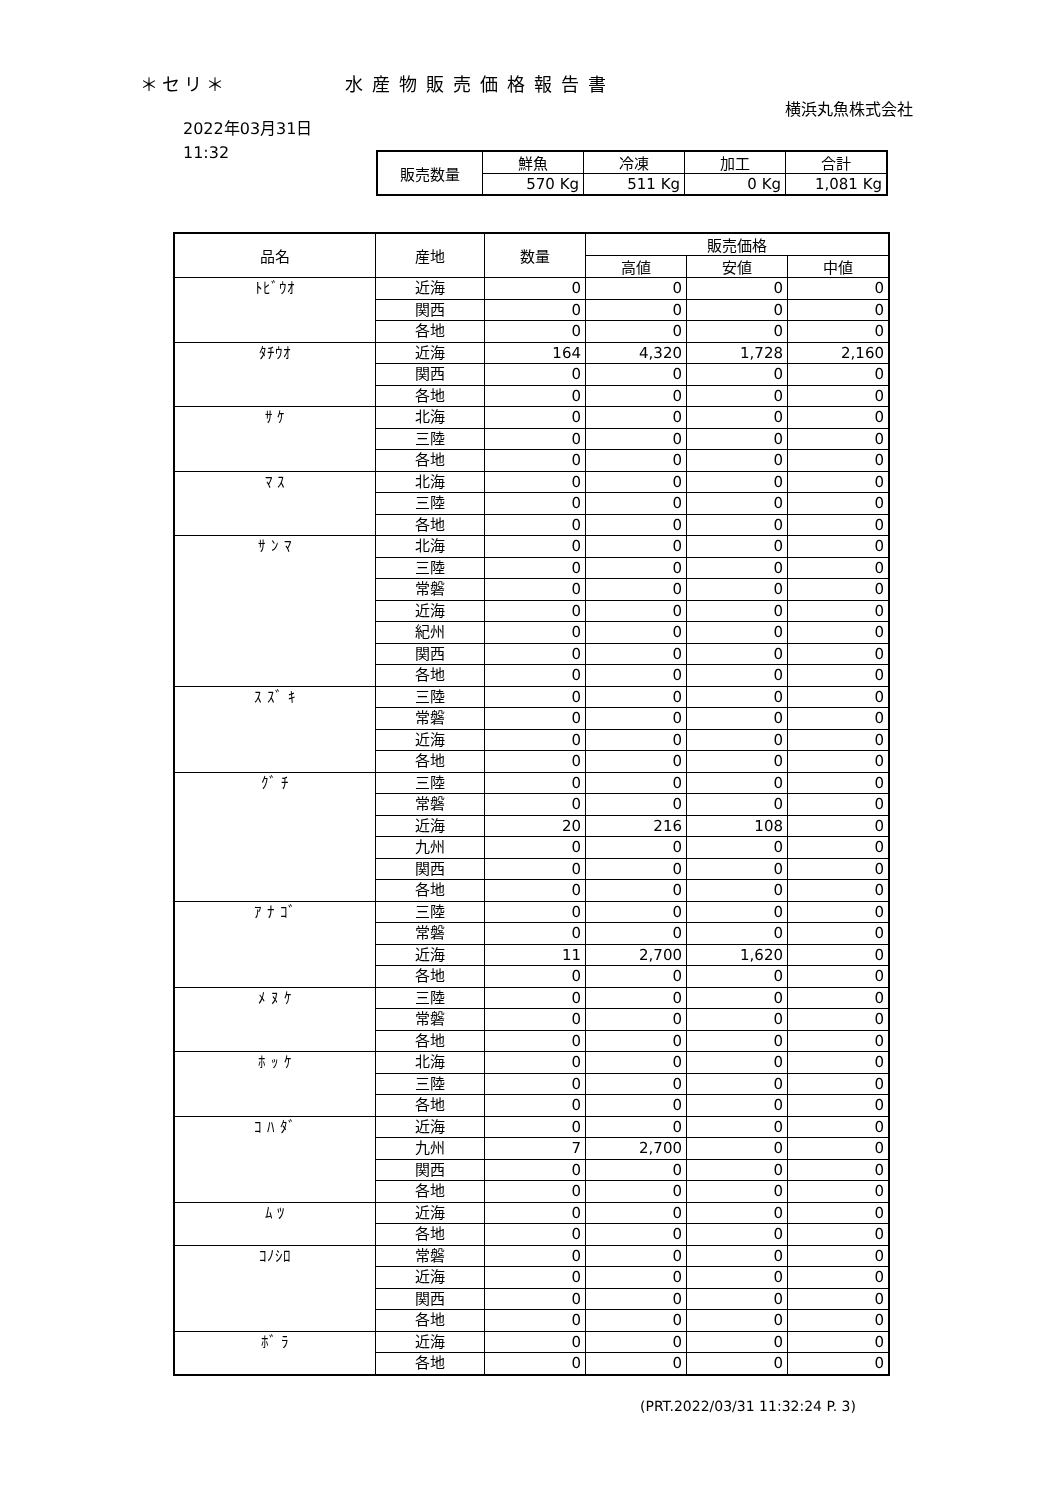＊セリ＊ 水産物販売価格報告書
横浜丸魚株式会社
2022年03月31日
11:32
| 販売数量 | 鮮魚 | 冷凍 | 加工 | 合計 |
| | 570 Kg | 511 Kg | 0 Kg | 1,081 Kg |
| 品名 | 産地 | 数量 | 販売価格 | | |
| --- | --- | --- | --- | --- | --- |
| | | | 高値 | 安値 | 中値 |
| ﾄﾋﾞｳｵ | 近海 | 0 | 0 | 0 | 0 |
| | 関西 | 0 | 0 | 0 | 0 |
| | 各地 | 0 | 0 | 0 | 0 |
| ﾀﾁｳｵ | 近海 | 164 | 4,320 | 1,728 | 2,160 |
| | 関西 | 0 | 0 | 0 | 0 |
| | 各地 | 0 | 0 | 0 | 0 |
| ｻ ｹ | 北海 | 0 | 0 | 0 | 0 |
| | 三陸 | 0 | 0 | 0 | 0 |
| | 各地 | 0 | 0 | 0 | 0 |
| ﾏ ｽ | 北海 | 0 | 0 | 0 | 0 |
| | 三陸 | 0 | 0 | 0 | 0 |
| | 各地 | 0 | 0 | 0 | 0 |
| ｻ ﾝ ﾏ | 北海 | 0 | 0 | 0 | 0 |
| | 三陸 | 0 | 0 | 0 | 0 |
| | 常磐 | 0 | 0 | 0 | 0 |
| | 近海 | 0 | 0 | 0 | 0 |
| | 紀州 | 0 | 0 | 0 | 0 |
| | 関西 | 0 | 0 | 0 | 0 |
| | 各地 | 0 | 0 | 0 | 0 |
| ｽ ｽﾞ ｷ | 三陸 | 0 | 0 | 0 | 0 |
| | 常磐 | 0 | 0 | 0 | 0 |
| | 近海 | 0 | 0 | 0 | 0 |
| | 各地 | 0 | 0 | 0 | 0 |
| ｸﾞ ﾁ | 三陸 | 0 | 0 | 0 | 0 |
| | 常磐 | 0 | 0 | 0 | 0 |
| | 近海 | 20 | 216 | 108 | 0 |
| | 九州 | 0 | 0 | 0 | 0 |
| | 関西 | 0 | 0 | 0 | 0 |
| | 各地 | 0 | 0 | 0 | 0 |
| ｱ ﾅ ｺﾞ | 三陸 | 0 | 0 | 0 | 0 |
| | 常磐 | 0 | 0 | 0 | 0 |
| | 近海 | 11 | 2,700 | 1,620 | 0 |
| | 各地 | 0 | 0 | 0 | 0 |
| ﾒ ﾇ ｹ | 三陸 | 0 | 0 | 0 | 0 |
| | 常磐 | 0 | 0 | 0 | 0 |
| | 各地 | 0 | 0 | 0 | 0 |
| ﾎ ｯ ｹ | 北海 | 0 | 0 | 0 | 0 |
| | 三陸 | 0 | 0 | 0 | 0 |
| | 各地 | 0 | 0 | 0 | 0 |
| ｺ ﾊ ﾀﾞ | 近海 | 0 | 0 | 0 | 0 |
| | 九州 | 7 | 2,700 | 0 | 0 |
| | 関西 | 0 | 0 | 0 | 0 |
| | 各地 | 0 | 0 | 0 | 0 |
| ﾑ ﾂ | 近海 | 0 | 0 | 0 | 0 |
| | 各地 | 0 | 0 | 0 | 0 |
| ｺﾉｼﾛ | 常磐 | 0 | 0 | 0 | 0 |
| | 近海 | 0 | 0 | 0 | 0 |
| | 関西 | 0 | 0 | 0 | 0 |
| | 各地 | 0 | 0 | 0 | 0 |
| ﾎﾞ ﾗ | 近海 | 0 | 0 | 0 | 0 |
| | 各地 | 0 | 0 | 0 | 0 |
(PRT.2022/03/31 11:32:24 P. 3)